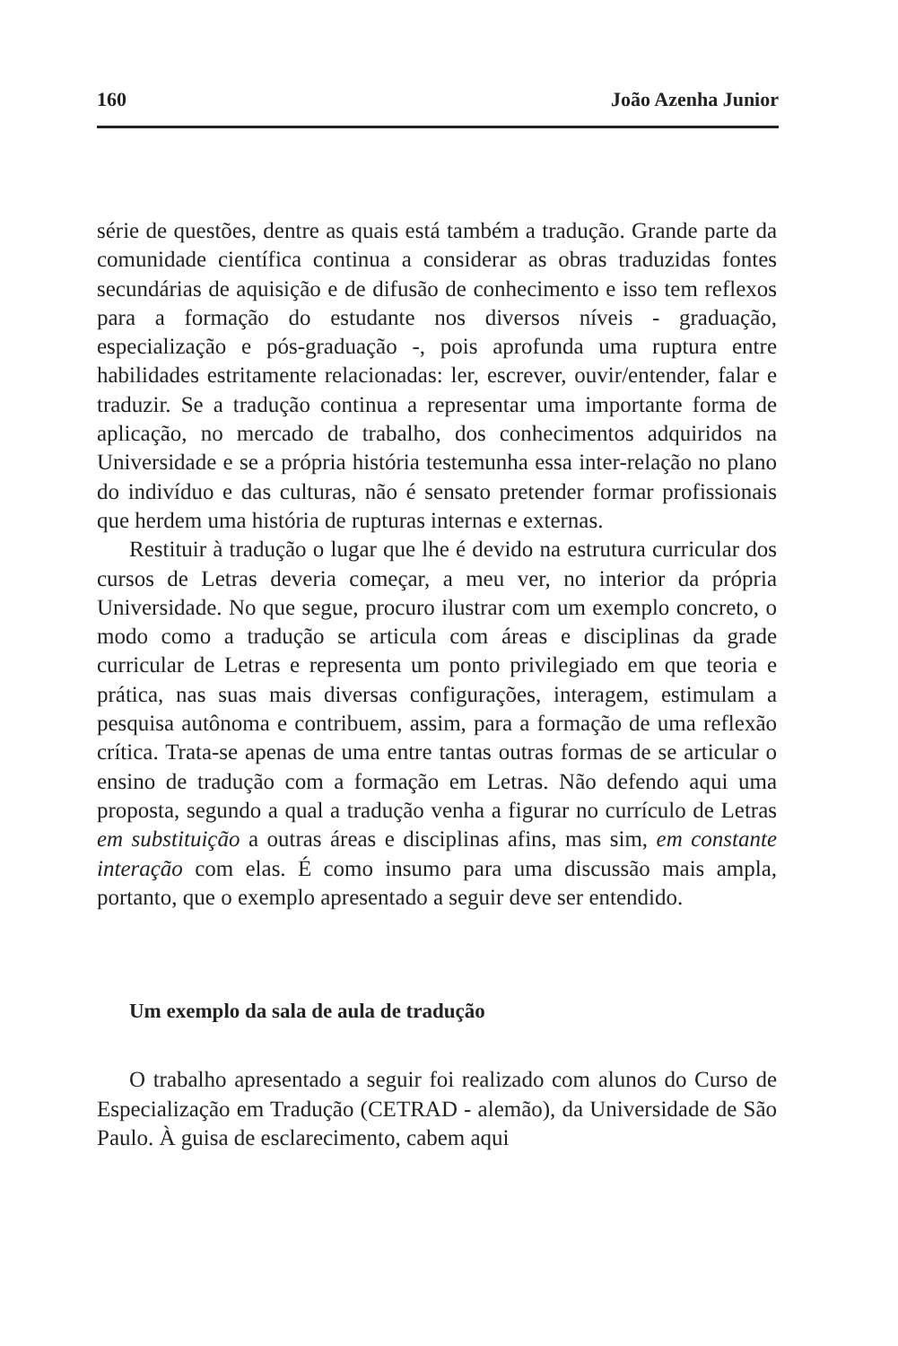160 João Azenha Junior
série de questões, dentre as quais está também a tradução. Grande parte da comunidade científica continua a considerar as obras traduzidas fontes secundárias de aquisição e de difusão de conhecimento e isso tem reflexos para a formação do estudante nos diversos níveis - graduação, especialização e pós-graduação -, pois aprofunda uma ruptura entre habilidades estritamente relacionadas: ler, escrever, ouvir/entender, falar e traduzir. Se a tradução continua a representar uma importante forma de aplicação, no mercado de trabalho, dos conhecimentos adquiridos na Universidade e se a própria história testemunha essa inter-relação no plano do indivíduo e das culturas, não é sensato pretender formar profissionais que herdem uma história de rupturas internas e externas.
Restituir à tradução o lugar que lhe é devido na estrutura curricular dos cursos de Letras deveria começar, a meu ver, no interior da própria Universidade. No que segue, procuro ilustrar com um exemplo concreto, o modo como a tradução se articula com áreas e disciplinas da grade curricular de Letras e representa um ponto privilegiado em que teoria e prática, nas suas mais diversas configurações, interagem, estimulam a pesquisa autônoma e contribuem, assim, para a formação de uma reflexão crítica. Trata-se apenas de uma entre tantas outras formas de se articular o ensino de tradução com a formação em Letras. Não defendo aqui uma proposta, segundo a qual a tradução venha a figurar no currículo de Letras em substituição a outras áreas e disciplinas afins, mas sim, em constante interação com elas. É como insumo para uma discussão mais ampla, portanto, que o exemplo apresentado a seguir deve ser entendido.
Um exemplo da sala de aula de tradução
O trabalho apresentado a seguir foi realizado com alunos do Curso de Especialização em Tradução (CETRAD - alemão), da Universidade de São Paulo. À guisa de esclarecimento, cabem aqui